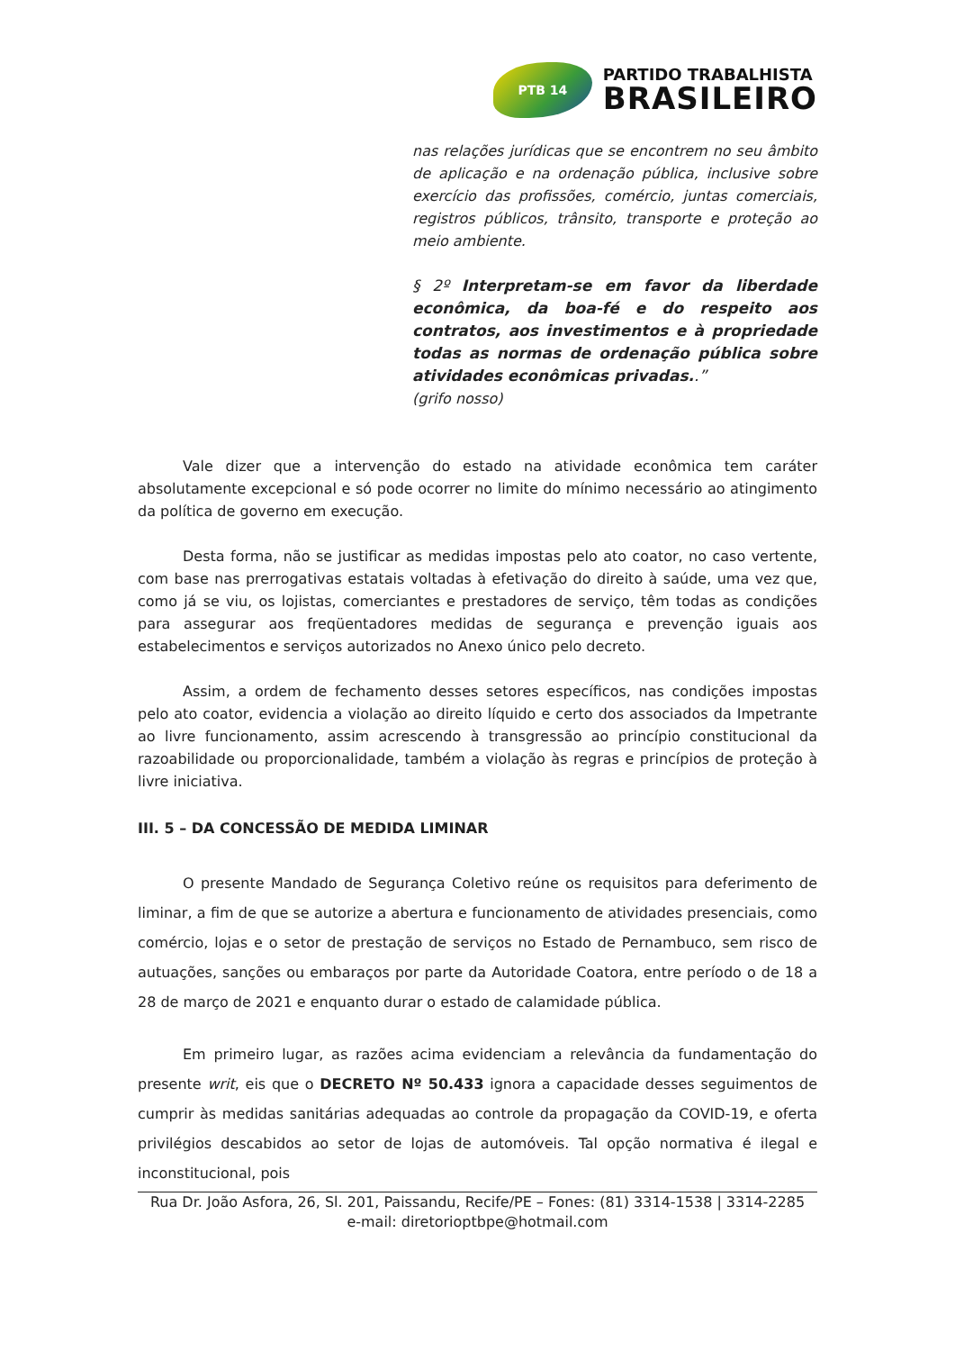PTB 14
PARTIDO TRABALHISTA
BRASILEIRO
nas relações jurídicas que se encontrem no seu âmbito de aplicação e na ordenação pública, inclusive sobre exercício das profissões, comércio, juntas comerciais, registros públicos, trânsito, transporte e proteção ao meio ambiente.
§ 2º Interpretam-se em favor da liberdade econômica, da boa-fé e do respeito aos contratos, aos investimentos e à propriedade todas as normas de ordenação pública sobre atividades econômicas privadas..”
(grifo nosso)
Vale dizer que a intervenção do estado na atividade econômica tem caráter absolutamente excepcional e só pode ocorrer no limite do mínimo necessário ao atingimento da política de governo em execução.
Desta forma, não se justificar as medidas impostas pelo ato coator, no caso vertente, com base nas prerrogativas estatais voltadas à efetivação do direito à saúde, uma vez que, como já se viu, os lojistas, comerciantes e prestadores de serviço, têm todas as condições para assegurar aos freqüentadores medidas de segurança e prevenção iguais aos estabelecimentos e serviços autorizados no Anexo único pelo decreto.
Assim, a ordem de fechamento desses setores específicos, nas condições impostas pelo ato coator, evidencia a violação ao direito líquido e certo dos associados da Impetrante ao livre funcionamento, assim acrescendo à transgressão ao princípio constitucional da razoabilidade ou proporcionalidade, também a violação às regras e princípios de proteção à livre iniciativa.
III. 5 – DA CONCESSÃO DE MEDIDA LIMINAR
O presente Mandado de Segurança Coletivo reúne os requisitos para deferimento de liminar, a fim de que se autorize a abertura e funcionamento de atividades presenciais, como comércio, lojas e o setor de prestação de serviços no Estado de Pernambuco, sem risco de autuações, sanções ou embaraços por parte da Autoridade Coatora, entre período o de 18 a 28 de março de 2021 e enquanto durar o estado de calamidade pública.
Em primeiro lugar, as razões acima evidenciam a relevância da fundamentação do presente writ, eis que o DECRETO Nº 50.433 ignora a capacidade desses seguimentos de cumprir às medidas sanitárias adequadas ao controle da propagação da COVID-19, e oferta privilégios descabidos ao setor de lojas de automóveis. Tal opção normativa é ilegal e inconstitucional, pois
Rua Dr. João Asfora, 26, Sl. 201, Paissandu, Recife/PE – Fones: (81) 3314-1538 | 3314-2285
e-mail: diretorioptbpe@hotmail.com